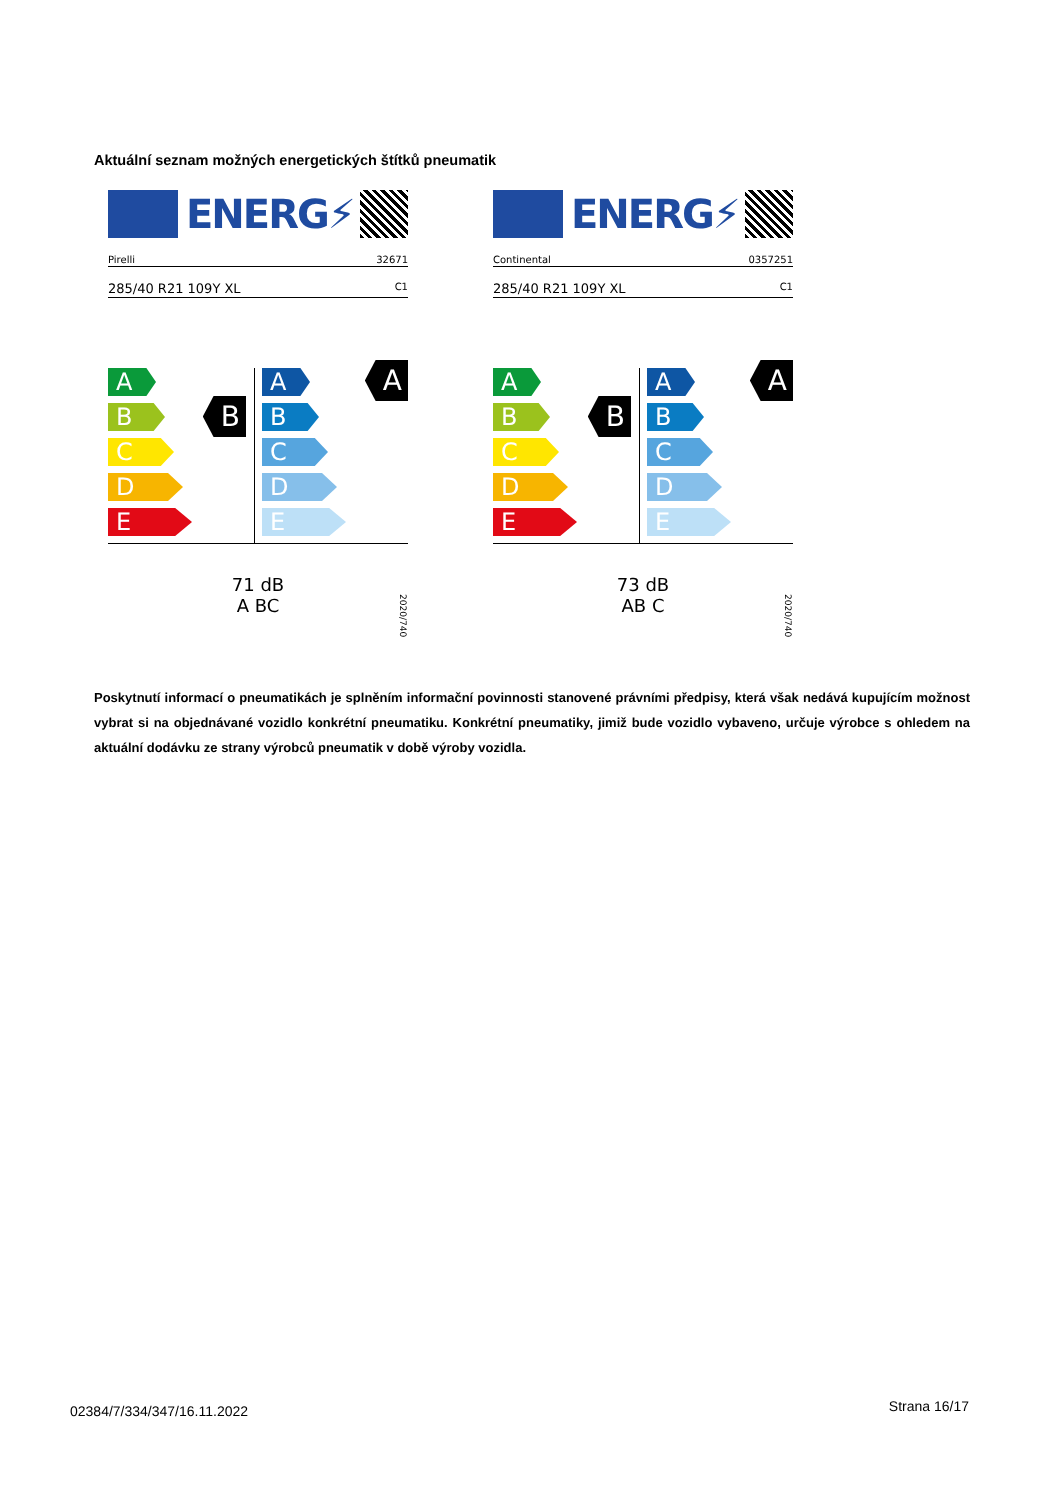Aktuální seznam možných energetických štítků pneumatik
ENERG⚡
Pirelli 32671
285/40 R21 109Y XL C1
A
B
C
D
E
B
A
B
C
D
E
A
71 dB
A BC
2020/740
ENERG⚡
Continental 0357251
285/40 R21 109Y XL C1
A
B
C
D
E
B
A
B
C
D
E
A
73 dB
AB C
2020/740
Poskytnutí informací o pneumatikách je splněním informační povinnosti stanovené právními předpisy, která však nedává kupujícím možnost vybrat si na objednávané vozidlo konkrétní pneumatiku. Konkrétní pneumatiky, jimiž bude vozidlo vybaveno, určuje výrobce s ohledem na aktuální dodávku ze strany výrobců pneumatik v době výroby vozidla.
02384/7/334/347/16.11.2022 Strana 16/17